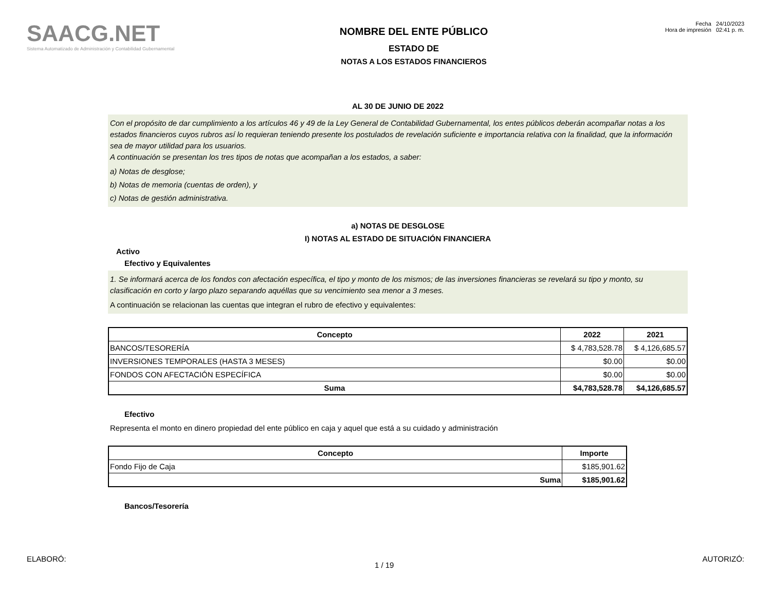SAACG.NET
Sistema Automatizado de Administración y Contabilidad Gubernamental
NOMBRE DEL ENTE PÚBLICO
ESTADO DE
NOTAS A LOS ESTADOS FINANCIEROS
Fecha 24/10/2023
Hora de impresión 02:41 p. m.
AL 30 DE JUNIO DE 2022
Con el propósito de dar cumplimiento a los artículos 46 y 49 de la Ley General de Contabilidad Gubernamental, los entes públicos deberán acompañar notas a los estados financieros cuyos rubros así lo requieran teniendo presente los postulados de revelación suficiente e importancia relativa con la finalidad, que la información sea de mayor utilidad para los usuarios.
A continuación se presentan los tres tipos de notas que acompañan a los estados, a saber:
a) Notas de desglose;
b) Notas de memoria (cuentas de orden), y
c) Notas de gestión administrativa.
a) NOTAS DE DESGLOSE
I) NOTAS AL ESTADO DE SITUACIÓN FINANCIERA
Activo
Efectivo y Equivalentes
1. Se informará acerca de los fondos con afectación específica, el tipo y monto de los mismos; de las inversiones financieras se revelará su tipo y monto, su clasificación en corto y largo plazo separando aquéllas que su vencimiento sea menor a 3 meses.
A continuación se relacionan las cuentas que integran el rubro de efectivo y equivalentes:
| Concepto | 2022 | 2021 |
| --- | --- | --- |
| BANCOS/TESORERÍA | $ 4,783,528.78 | $ 4,126,685.57 |
| INVERSIONES TEMPORALES (HASTA 3 MESES) | $0.00 | $0.00 |
| FONDOS CON AFECTACIÓN ESPECÍFICA | $0.00 | $0.00 |
| Suma | $4,783,528.78 | $4,126,685.57 |
Efectivo
Representa el monto en dinero propiedad del ente público en caja y aquel que está a su cuidado y administración
| Concepto | Importe |
| --- | --- |
| Fondo Fijo de Caja | $185,901.62 |
| Suma | $185,901.62 |
Bancos/Tesorería
ELABORÓ: 1 / 19 AUTORIZÓ: